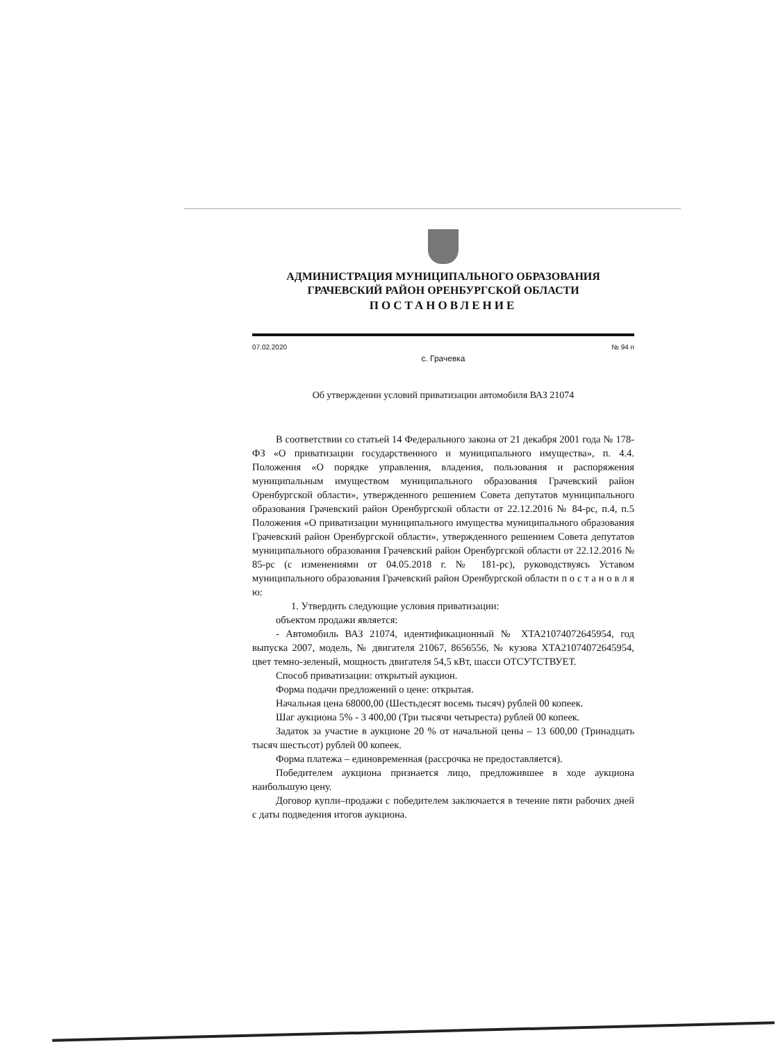АДМИНИСТРАЦИЯ МУНИЦИПАЛЬНОГО ОБРАЗОВАНИЯ
ГРАЧЕВСКИЙ РАЙОН ОРЕНБУРГСКОЙ ОБЛАСТИ
ПОСТАНОВЛЕНИЕ
07.02.2020 № 94 п
с. Грачевка
Об утверждении условий приватизации автомобиля ВАЗ 21074
В соответствии со статьей 14 Федерального закона от 21 декабря 2001 года № 178-ФЗ «О приватизации государственного и муниципального имущества», п. 4.4. Положения «О порядке управления, владения, пользования и распоряжения муниципальным имуществом муниципального образования Грачевский район Оренбургской области», утвержденного решением Совета депутатов муниципального образования Грачевский район Оренбургской области от 22.12.2016 № 84-рс, п.4, п.5 Положения «О приватизации муниципального имущества муниципального образования Грачевский район Оренбургской области», утвержденного решением Совета депутатов муниципального образования Грачевский район Оренбургской области от 22.12.2016 № 85-рс (с изменениями от 04.05.2018 г. № 181-рс), руководствуясь Уставом муниципального образования Грачевский район Оренбургской области п о с т а н о в л я ю:
1. Утвердить следующие условия приватизации:
объектом продажи является:
- Автомобиль ВАЗ 21074, идентификационный № XTA21074072645954, год выпуска 2007, модель, № двигателя 21067, 8656556, № кузова XTA21074072645954, цвет темно-зеленый, мощность двигателя 54,5 кВт, шасси ОТСУТСТВУЕТ.
Способ приватизации: открытый аукцион.
Форма подачи предложений о цене: открытая.
Начальная цена 68000,00 (Шестьдесят восемь тысяч) рублей 00 копеек.
Шаг аукциона 5% - 3 400,00 (Три тысячи четыреста) рублей 00 копеек.
Задаток за участие в аукционе 20 % от начальной цены – 13 600,00 (Тринадцать тысяч шестьсот) рублей 00 копеек.
Форма платежа – единовременная (рассрочка не предоставляется).
Победителем аукциона признается лицо, предложившее в ходе аукциона наибольшую цену.
Договор купли–продажи с победителем заключается в течение пяти рабочих дней с даты подведения итогов аукциона.